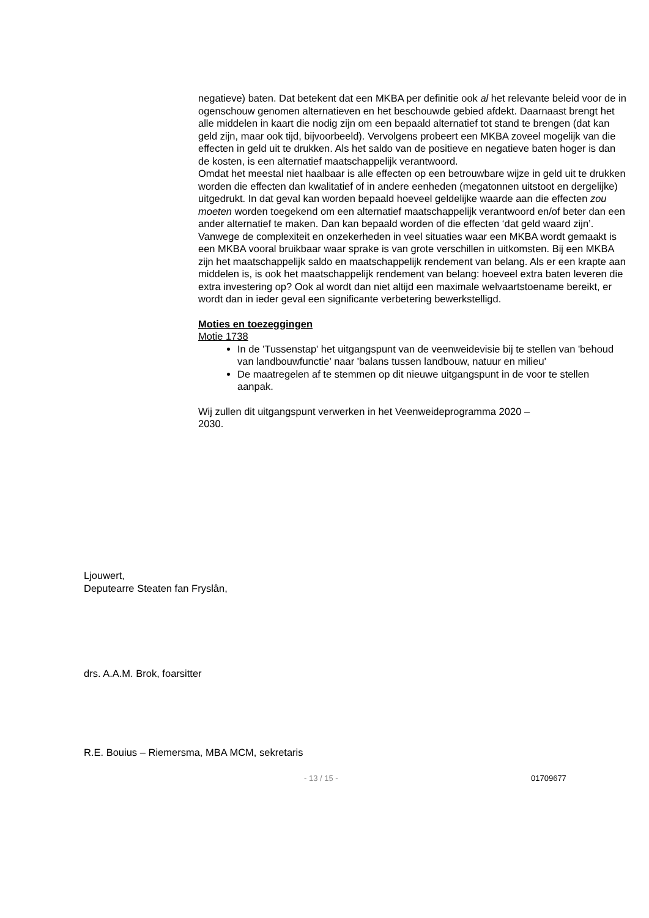negatieve) baten. Dat betekent dat een MKBA per definitie ook al het relevante beleid voor de in ogenschouw genomen alternatieven en het beschouwde gebied afdekt. Daarnaast brengt het alle middelen in kaart die nodig zijn om een bepaald alternatief tot stand te brengen (dat kan geld zijn, maar ook tijd, bijvoorbeeld). Vervolgens probeert een MKBA zoveel mogelijk van die effecten in geld uit te drukken. Als het saldo van de positieve en negatieve baten hoger is dan de kosten, is een alternatief maatschappelijk verantwoord.
Omdat het meestal niet haalbaar is alle effecten op een betrouwbare wijze in geld uit te drukken worden die effecten dan kwalitatief of in andere eenheden (megatonnen uitstoot en dergelijke) uitgedrukt. In dat geval kan worden bepaald hoeveel geldelijke waarde aan die effecten zou moeten worden toegekend om een alternatief maatschappelijk verantwoord en/of beter dan een ander alternatief te maken. Dan kan bepaald worden of die effecten ‘dat geld waard zijn’. Vanwege de complexiteit en onzekerheden in veel situaties waar een MKBA wordt gemaakt is een MKBA vooral bruikbaar waar sprake is van grote verschillen in uitkomsten. Bij een MKBA zijn het maatschappelijk saldo en maatschappelijk rendement van belang. Als er een krapte aan middelen is, is ook het maatschappelijk rendement van belang: hoeveel extra baten leveren die extra investering op? Ook al wordt dan niet altijd een maximale welvaartstoename bereikt, er wordt dan in ieder geval een significante verbetering bewerkstelligd.
Moties en toezeggingen
Motie 1738
In de 'Tussenstap' het uitgangspunt van de veenweidevisie bij te stellen van 'behoud van landbouwfunctie' naar 'balans tussen landbouw, natuur en milieu'
De maatregelen af te stemmen op dit nieuwe uitgangspunt in de voor te stellen aanpak.
Wij zullen dit uitgangspunt verwerken in het Veenweideprogramma 2020 –
2030.
Ljouwert,
Deputearre Steaten fan Fryslân,
drs. A.A.M. Brok, foarsitter
R.E. Bouius – Riemersma, MBA MCM, sekretaris
- 13 / 15 - 01709677